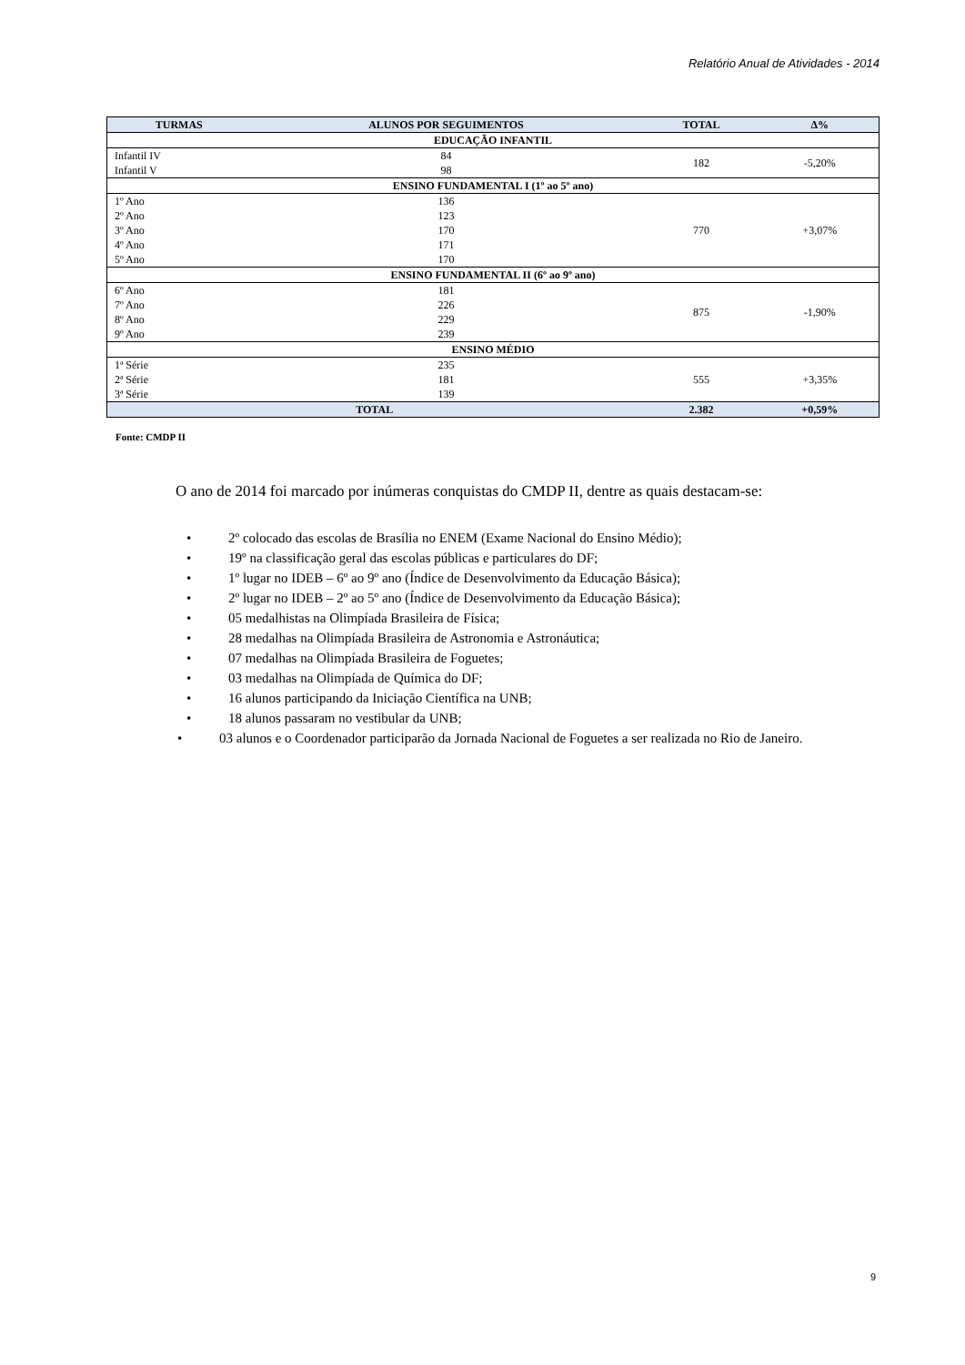Relatório Anual de Atividades - 2014
| TURMAS | ALUNOS POR SEGUIMENTOS | TOTAL | Δ% |
| --- | --- | --- | --- |
| EDUCAÇÃO INFANTIL | | | |
| Infantil IV Infantil V | 84 98 | 182 | -5,20% |
| ENSINO FUNDAMENTAL I (1º ao 5º ano) | | | |
| 1º Ano 2º Ano 3º Ano 4º Ano 5º Ano | 136 123 170 171 170 | 770 | +3,07% |
| ENSINO FUNDAMENTAL II (6º ao 9º ano) | | | |
| 6º Ano 7º Ano 8º Ano 9º Ano | 181 226 229 239 | 875 | -1,90% |
| ENSINO MÉDIO | | | |
| 1ª Série 2ª Série 3ª Série | 235 181 139 | 555 | +3,35% |
| TOTAL | | 2.382 | +0,59% |
Fonte: CMDP II
O ano de 2014 foi marcado por inúmeras conquistas do CMDP II, dentre as quais destacam-se:
• 2º colocado das escolas de Brasília no ENEM (Exame Nacional do Ensino Médio);
• 19º na classificação geral das escolas públicas e particulares do DF;
• 1º lugar no IDEB – 6º ao 9º ano (Índice de Desenvolvimento da Educação Básica);
• 2º lugar no IDEB – 2º ao 5º ano (Índice de Desenvolvimento da Educação Básica);
• 05 medalhistas na Olimpíada Brasileira de Física;
• 28 medalhas na Olimpíada Brasileira de Astronomia e Astronáutica;
• 07 medalhas na Olimpíada Brasileira de Foguetes;
• 03 medalhas na Olimpíada de Química do DF;
• 16 alunos participando da Iniciação Científica na UNB;
• 18 alunos passaram no vestibular da UNB;
• 03 alunos e o Coordenador participarão da Jornada Nacional de Foguetes a ser realizada no Rio de Janeiro.
9